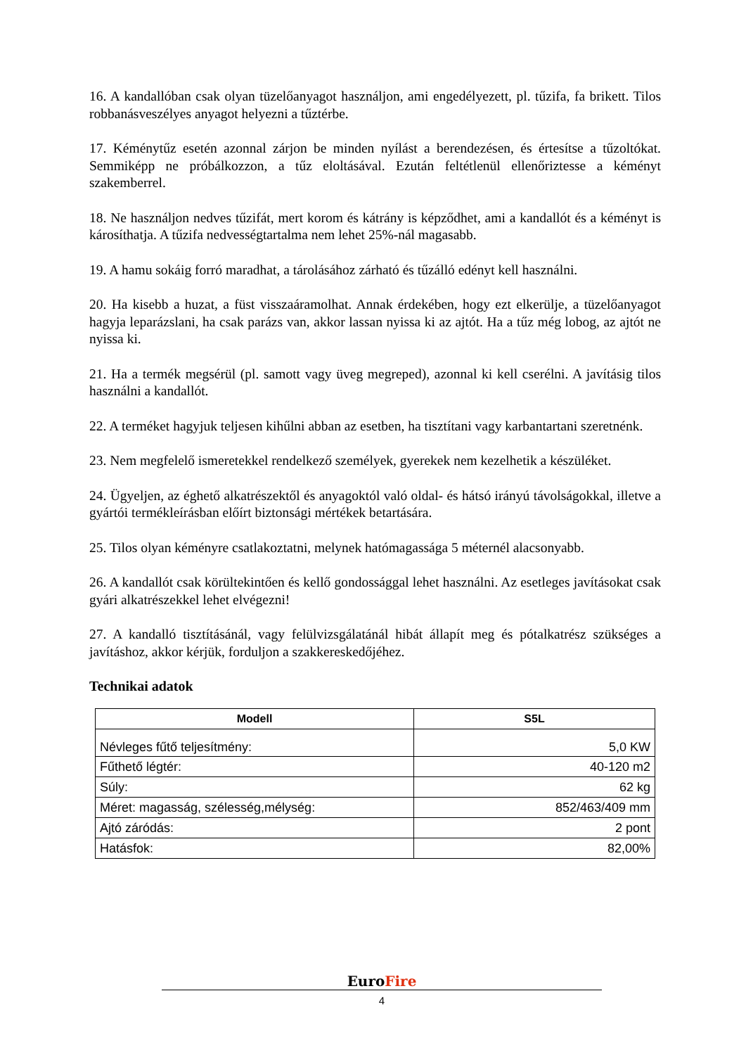16. A kandallóban csak olyan tüzelőanyagot használjon, ami engedélyezett, pl. tűzifa, fa brikett. Tilos robbanásveszélyes anyagot helyezni a tűztérbe.
17. Kéménytűz esetén azonnal zárjon be minden nyílást a berendezésen, és értesítse a tűzoltókat. Semmiképp ne próbálkozzon, a tűz eloltásával. Ezután feltétlenül ellenőriztesse a kéményt szakemberrel.
18. Ne használjon nedves tűzifát, mert korom és kátrány is képződhet, ami a kandallót és a kéményt is károsíthatja. A tűzifa nedvességtartalma nem lehet 25%-nál magasabb.
19. A hamu sokáig forró maradhat, a tárolásához zárható és tűzálló edényt kell használni.
20. Ha kisebb a huzat, a füst visszaáramolhat. Annak érdekében, hogy ezt elkerülje, a tüzelőanyagot hagyja leparázslani, ha csak parázs van, akkor lassan nyissa ki az ajtót. Ha a tűz még lobog, az ajtót ne nyissa ki.
21. Ha a termék megsérül (pl. samott vagy üveg megreped), azonnal ki kell cserélni. A javításig tilos használni a kandallót.
22. A terméket hagyjuk teljesen kihűlni abban az esetben, ha tisztítani vagy karbantartani szeretnénk.
23. Nem megfelelő ismeretekkel rendelkező személyek, gyerekek nem kezelhetik a készüléket.
24. Ügyeljen, az éghető alkatrészektől és anyagoktól való oldal- és hátsó irányú távolságokkal, illetve a gyártói termékleírásban előírt biztonsági mértékek betartására.
25. Tilos olyan kéményre csatlakoztatni, melynek hatómagassága 5 méternél alacsonyabb.
26. A kandallót csak körültekintően és kellő gondossággal lehet használni. Az esetleges javításokat csak gyári alkatrészekkel lehet elvégezni!
27. A kandalló tisztításánál, vagy felülvizsgálatánál hibát állapít meg és pótalkatrész szükséges a javításhoz, akkor kérjük, forduljon a szakkereskedőjéhez.
Technikai adatok
| Modell | S5L |
| --- | --- |
| Névleges fűtő teljesítmény: | 5,0 KW |
| Fűthető légtér: | 40-120 m2 |
| Súly: | 62 kg |
| Méret: magasság, szélesség,mélység: | 852/463/409 mm |
| Ajtó záródás: | 2 pont |
| Hatásfok: | 82,00% |
EuroFire
4